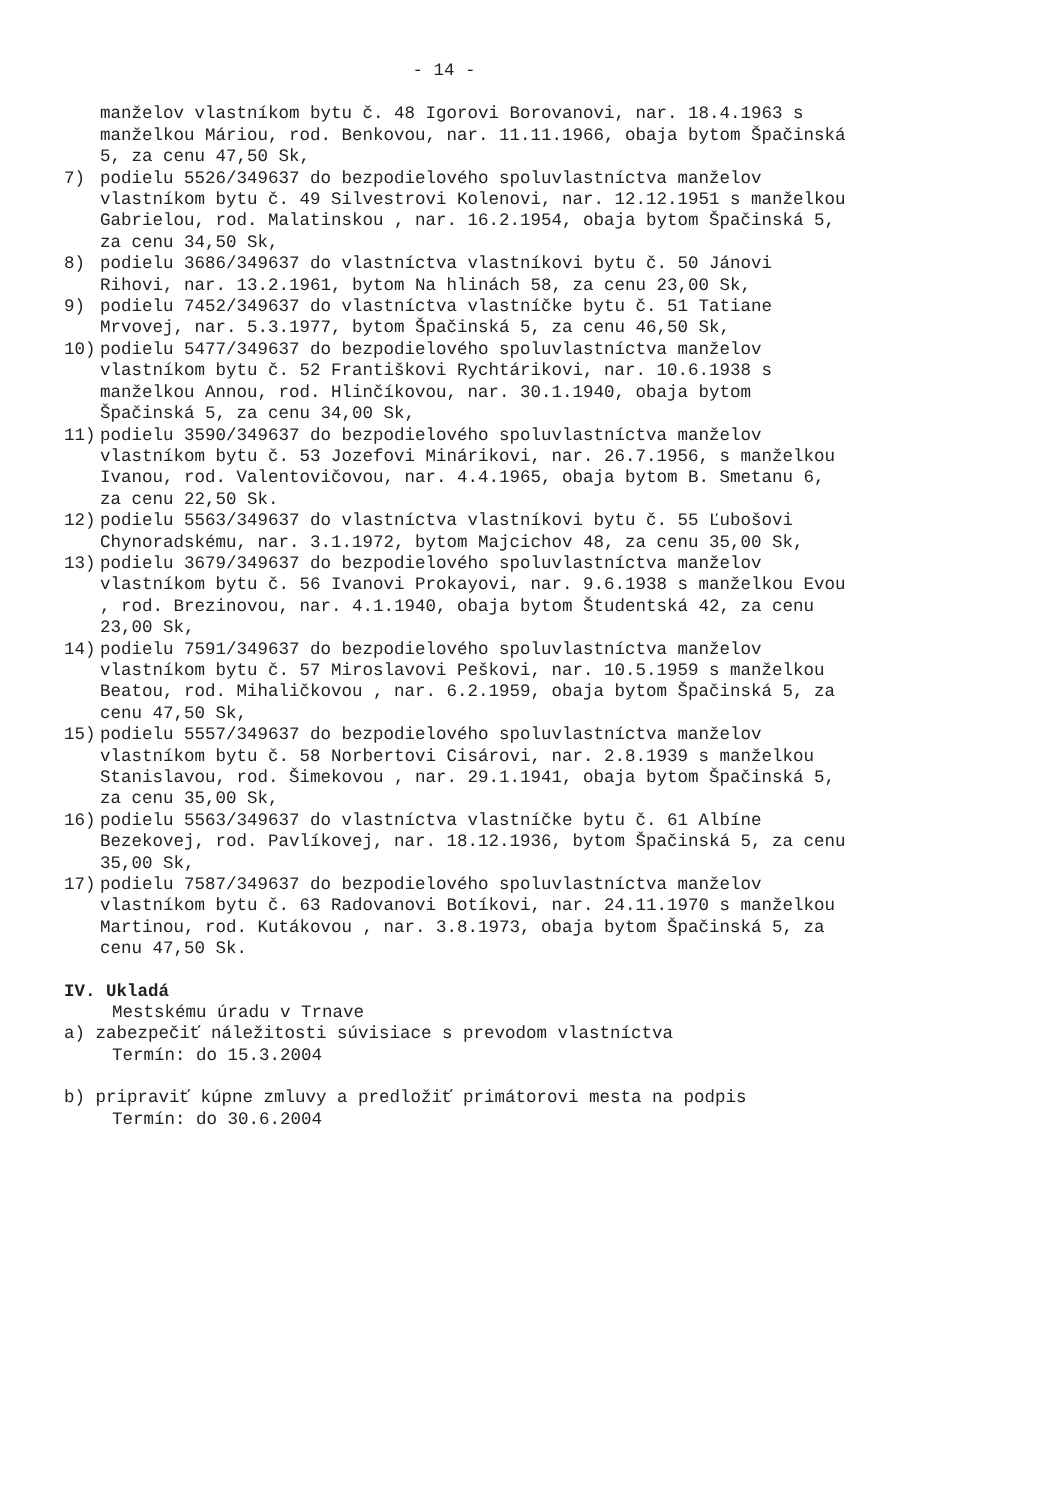- 14 -
manželov vlastníkom bytu č. 48 Igorovi Borovanovi, nar. 18.4.1963 s manželkou Máriou, rod. Benkovou, nar. 11.11.1966, obaja bytom Špačinská 5, za cenu 47,50 Sk,
7) podielu 5526/349637 do bezpodielového spoluvlastníctva manželov vlastníkom bytu č. 49 Silvestrovi Kolenovi, nar. 12.12.1951 s manželkou Gabrielou, rod. Malatinskou , nar. 16.2.1954, obaja bytom Špačinská 5, za cenu 34,50 Sk,
8) podielu 3686/349637 do vlastníctva vlastníkovi bytu č. 50 Jánovi Rihovi, nar. 13.2.1961, bytom Na hlinách 58, za cenu 23,00 Sk,
9) podielu 7452/349637 do vlastníctva vlastníčke bytu č. 51 Tatiane Mrvovej, nar. 5.3.1977, bytom Špačinská 5, za cenu 46,50 Sk,
10) podielu 5477/349637 do bezpodielového spoluvlastníctva manželov vlastníkom bytu č. 52 Františkovi Rychtárikovi, nar. 10.6.1938 s manželkou Annou, rod. Hlinčíkovou, nar. 30.1.1940, obaja bytom Špačinská 5, za cenu 34,00 Sk,
11) podielu 3590/349637 do bezpodielového spoluvlastníctva manželov vlastníkom bytu č. 53 Jozefovi Minárikovi, nar. 26.7.1956, s manželkou Ivanou, rod. Valentovičovou, nar. 4.4.1965, obaja bytom B. Smetanu 6, za cenu 22,50 Sk.
12) podielu 5563/349637 do vlastníctva vlastníkovi bytu č. 55 Ľubošovi Chynoradskému, nar. 3.1.1972, bytom Majcichov 48, za cenu 35,00 Sk,
13) podielu 3679/349637 do bezpodielového spoluvlastníctva manželov vlastníkom bytu č. 56 Ivanovi Prokayovi, nar. 9.6.1938 s manželkou Evou , rod. Brezinovou, nar. 4.1.1940, obaja bytom Študentská 42, za cenu 23,00 Sk,
14) podielu 7591/349637 do bezpodielového spoluvlastníctva manželov vlastníkom bytu č. 57 Miroslavovi Peškovi, nar. 10.5.1959 s manželkou Beatou, rod. Mihaličkovou , nar. 6.2.1959, obaja bytom Špačinská 5, za cenu 47,50 Sk,
15) podielu 5557/349637 do bezpodielového spoluvlastníctva manželov vlastníkom bytu č. 58 Norbertovi Cisárovi, nar. 2.8.1939 s manželkou Stanislavou, rod. Šimekovou , nar. 29.1.1941, obaja bytom Špačinská 5, za cenu 35,00 Sk,
16) podielu 5563/349637 do vlastníctva vlastníčke bytu č. 61 Albíne Bezekovej, rod. Pavlíkovej, nar. 18.12.1936, bytom Špačinská 5, za cenu 35,00 Sk,
17) podielu 7587/349637 do bezpodielového spoluvlastníctva manželov vlastníkom bytu č. 63 Radovanovi Botíkovi, nar. 24.11.1970 s manželkou Martinou, rod. Kutákovou , nar. 3.8.1973, obaja bytom Špačinská 5, za cenu 47,50 Sk.
IV. Ukladá
Mestskému úradu v Trnave
a) zabezpečiť náležitosti súvisiace s prevodom vlastníctva
Termín: do 15.3.2004
b) pripraviť kúpne zmluvy a predložiť primátorovi mesta na podpis
Termín: do 30.6.2004